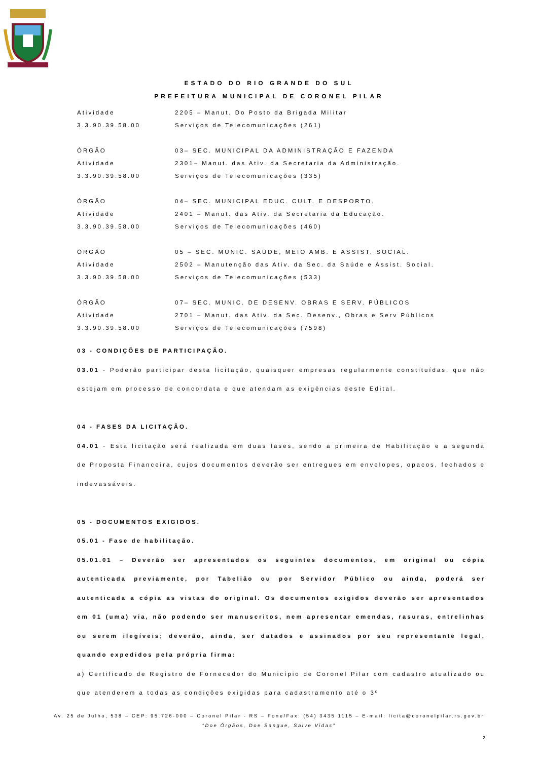ESTADO DO RIO GRANDE DO SUL
PREFEITURA MUNICIPAL DE CORONEL PILAR
Atividade 2205 – Manut. Do Posto da Brigada Militar
3.3.90.39.58.00 Serviços de Telecomunicações (261)
ÓRGÃO 03– SEC. MUNICIPAL DA ADMINISTRAÇÃO E FAZENDA
Atividade 2301– Manut. das Ativ. da Secretaria da Administração.
3.3.90.39.58.00 Serviços de Telecomunicações (335)
ÓRGÃO 04– SEC. MUNICIPAL EDUC. CULT. E DESPORTO.
Atividade 2401 – Manut. das Ativ. da Secretaria da Educação.
3.3.90.39.58.00 Serviços de Telecomunicações (460)
ÓRGÃO 05 – SEC. MUNIC. SAÚDE, MEIO AMB. E ASSIST. SOCIAL.
Atividade 2502 – Manutenção das Ativ. da Sec. da Saúde e Assist. Social.
3.3.90.39.58.00 Serviços de Telecomunicações (533)
ÓRGÃO 07– SEC. MUNIC. DE DESENV. OBRAS E SERV. PÚBLICOS
Atividade 2701 – Manut. das Ativ. da Sec. Desenv., Obras e Serv Públicos
3.3.90.39.58.00 Serviços de Telecomunicações (7598)
03 - CONDIÇÕES DE PARTICIPAÇÃO.
03.01 - Poderão participar desta licitação, quaisquer empresas regularmente constituídas, que não estejam em processo de concordata e que atendam as exigências deste Edital.
04 - FASES DA LICITAÇÃO.
04.01 - Esta licitação será realizada em duas fases, sendo a primeira de Habilitação e a segunda de Proposta Financeira, cujos documentos deverão ser entregues em envelopes, opacos, fechados e indevassáveis.
05 - DOCUMENTOS EXIGIDOS.
05.01 - Fase de habilitação.
05.01.01 – Deverão ser apresentados os seguintes documentos, em original ou cópia autenticada previamente, por Tabelião ou por Servidor Público ou ainda, poderá ser autenticada a cópia as vistas do original. Os documentos exigidos deverão ser apresentados em 01 (uma) via, não podendo ser manuscritos, nem apresentar emendas, rasuras, entrelinhas ou serem ilegíveis; deverão, ainda, ser datados e assinados por seu representante legal, quando expedidos pela própria firma:
a) Certificado de Registro de Fornecedor do Município de Coronel Pilar com cadastro atualizado ou que atenderem a todas as condições exigidas para cadastramento até o 3º
Av. 25 de Julho, 538 – CEP: 95.726-000 – Coronel Pilar - RS – Fone/Fax: (54) 3435 1115 – E-mail: licita@coronelpilar.rs.gov.br
“Doe Órgãos, Doe Sangue, Salve Vidas”
2